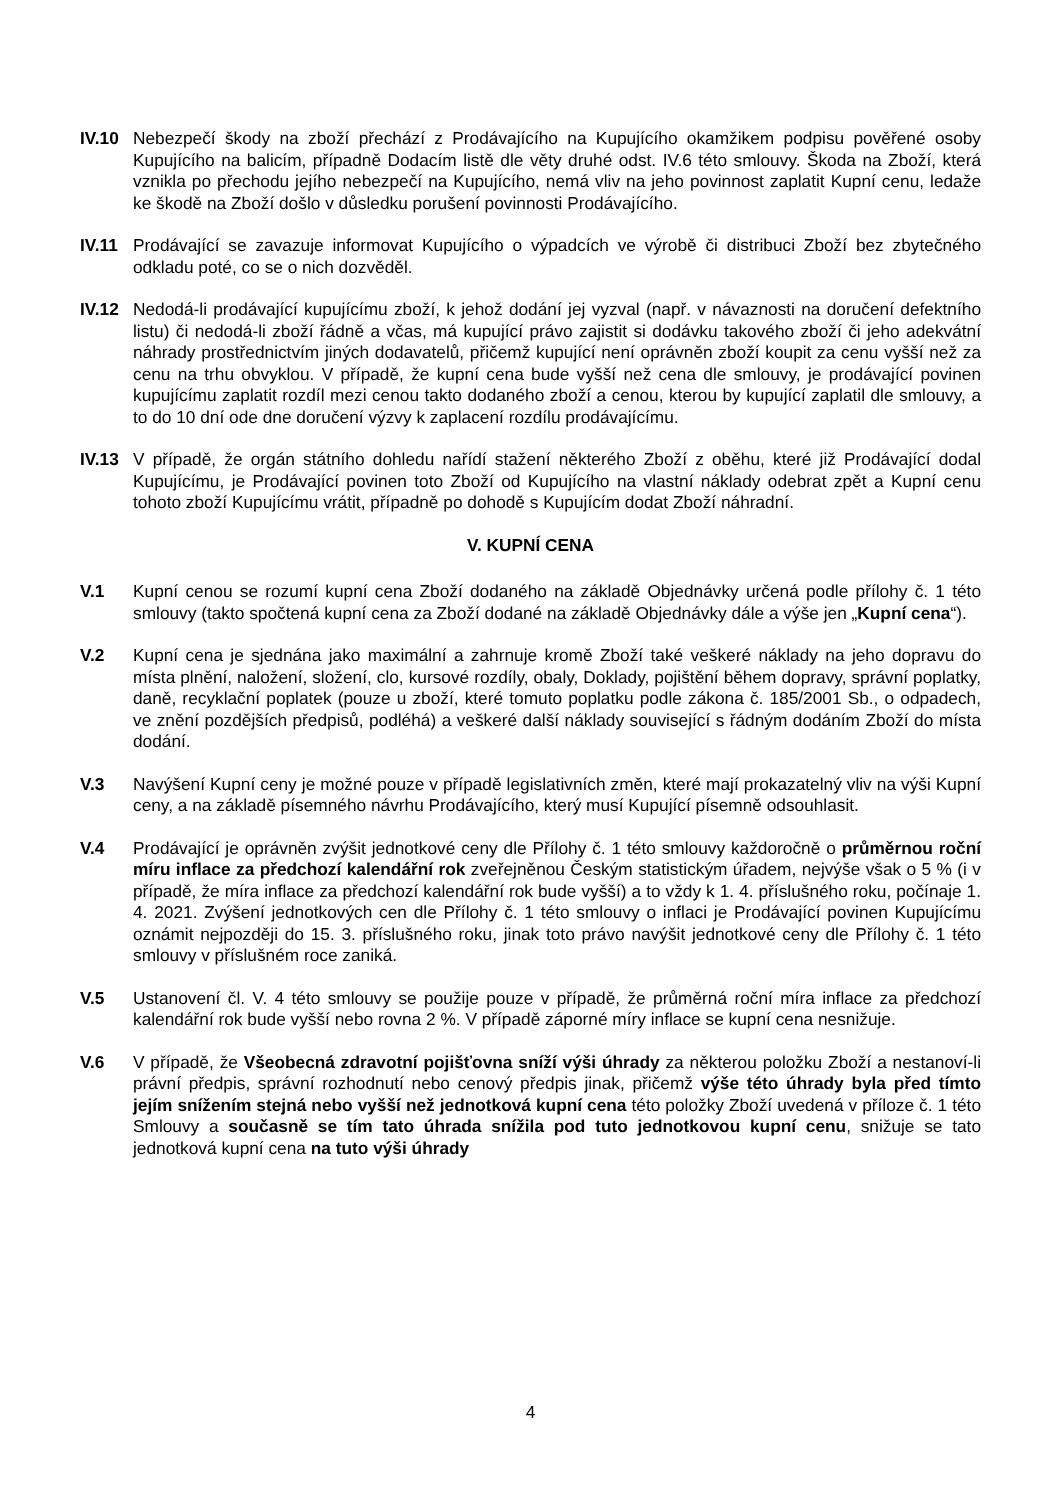IV.10 Nebezpečí škody na zboží přechází z Prodávajícího na Kupujícího okamžikem podpisu pověřené osoby Kupujícího na balicím, případně Dodacím listě dle věty druhé odst. IV.6 této smlouvy. Škoda na Zboží, která vznikla po přechodu jejího nebezpečí na Kupujícího, nemá vliv na jeho povinnost zaplatit Kupní cenu, ledaže ke škodě na Zboží došlo v důsledku porušení povinnosti Prodávajícího.
IV.11 Prodávající se zavazuje informovat Kupujícího o výpadcích ve výrobě či distribuci Zboží bez zbytečného odkladu poté, co se o nich dozvěděl.
IV.12 Nedodá-li prodávající kupujícímu zboží, k jehož dodání jej vyzval (např. v návaznosti na doručení defektního listu) či nedodá-li zboží řádně a včas, má kupující právo zajistit si dodávku takového zboží či jeho adekvátní náhrady prostřednictvím jiných dodavatelů, přičemž kupující není oprávněn zboží koupit za cenu vyšší než za cenu na trhu obvyklou. V případě, že kupní cena bude vyšší než cena dle smlouvy, je prodávající povinen kupujícímu zaplatit rozdíl mezi cenou takto dodaného zboží a cenou, kterou by kupující zaplatil dle smlouvy, a to do 10 dní ode dne doručení výzvy k zaplacení rozdílu prodávajícímu.
IV.13 V případě, že orgán státního dohledu nařídí stažení některého Zboží z oběhu, které již Prodávající dodal Kupujícímu, je Prodávající povinen toto Zboží od Kupujícího na vlastní náklady odebrat zpět a Kupní cenu tohoto zboží Kupujícímu vrátit, případně po dohodě s Kupujícím dodat Zboží náhradní.
V. KUPNÍ CENA
V.1 Kupní cenou se rozumí kupní cena Zboží dodaného na základě Objednávky určená podle přílohy č. 1 této smlouvy (takto spočtená kupní cena za Zboží dodané na základě Objednávky dále a výše jen „Kupní cena“).
V.2 Kupní cena je sjednána jako maximální a zahrnuje kromě Zboží také veškeré náklady na jeho dopravu do místa plnění, naložení, složení, clo, kursové rozdíly, obaly, Doklady, pojištění během dopravy, správní poplatky, daně, recyklační poplatek (pouze u zboží, které tomuto poplatku podle zákona č. 185/2001 Sb., o odpadech, ve znění pozdějších předpisů, podléhá) a veškeré další náklady související s řádným dodáním Zboží do místa dodání.
V.3 Navýšení Kupní ceny je možné pouze v případě legislativních změn, které mají prokazatelný vliv na výši Kupní ceny, a na základě písemného návrhu Prodávajícího, který musí Kupující písemně odsouhlasit.
V.4 Prodávající je oprávněn zvýšit jednotkové ceny dle Přílohy č. 1 této smlouvy každoročně o průměrnou roční míru inflace za předchozí kalendářní rok zveřejněnou Českým statistickým úřadem, nejvýše však o 5 % (i v případě, že míra inflace za předchozí kalendářní rok bude vyšší) a to vždy k 1. 4. příslušného roku, počínaje 1. 4. 2021. Zvýšení jednotkových cen dle Přílohy č. 1 této smlouvy o inflaci je Prodávající povinen Kupujícímu oznámit nejpozději do 15. 3. příslušného roku, jinak toto právo navýšit jednotkové ceny dle Přílohy č. 1 této smlouvy v příslušném roce zaniká.
V.5 Ustanovení čl. V. 4 této smlouvy se použije pouze v případě, že průměrná roční míra inflace za předchozí kalendářní rok bude vyšší nebo rovna 2 %. V případě záporné míry inflace se kupní cena nesnižuje.
V.6 V případě, že Všeobecná zdravotní pojišťovna sníží výši úhrady za některou položku Zboží a nestanoví-li právní předpis, správní rozhodnutí nebo cenový předpis jinak, přičemž výše této úhrady byla před tímto jejím snížením stejná nebo vyšší než jednotková kupní cena této položky Zboží uvedená v příloze č. 1 této Smlouvy a současně se tím tato úhrada snížila pod tuto jednotkovou kupní cenu, snižuje se tato jednotková kupní cena na tuto výši úhrady
4